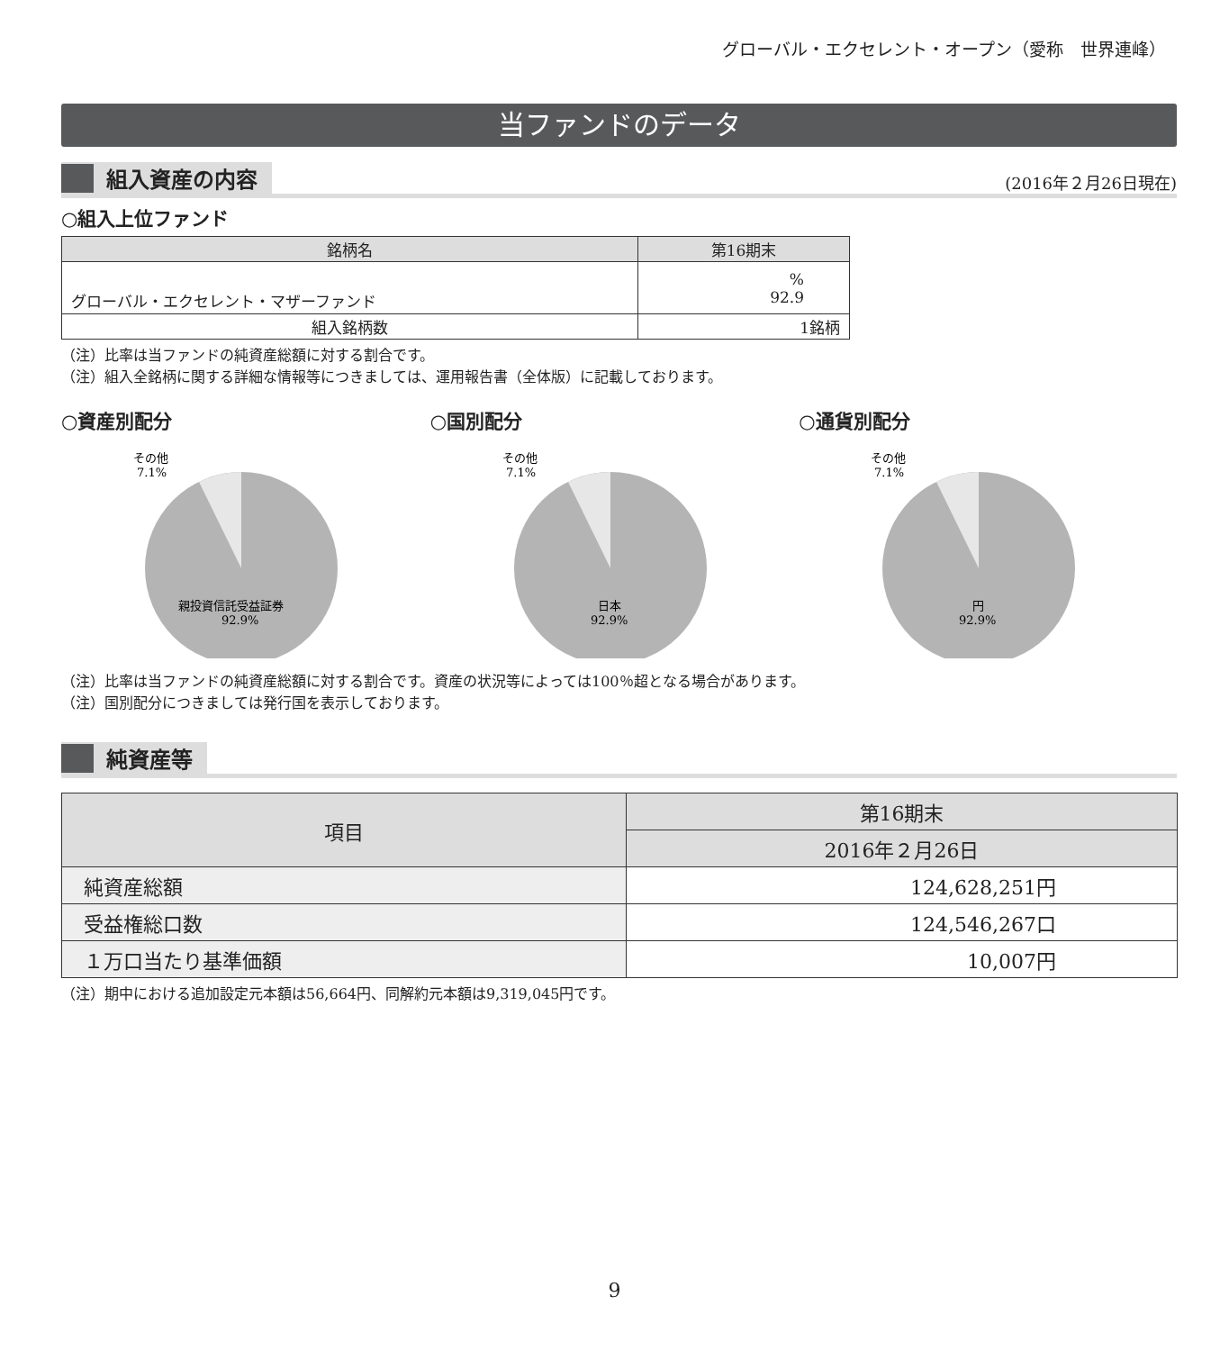グローバル・エクセレント・オープン（愛称　世界連峰）
当ファンドのデータ
組入資産の内容
(2016年２月26日現在)
○組入上位ファンド
| 銘柄名 | 第16期末 |
| --- | --- |
| グローバル・エクセレント・マザーファンド | % 92.9 |
| 組入銘柄数 | 1銘柄 |
（注）比率は当ファンドの純資産総額に対する割合です。
（注）組入全銘柄に関する詳細な情報等につきましては、運用報告書（全体版）に記載しております。
○資産別配分
その他
7.1%
親投資信託受益証券
92.9%
○国別配分
その他
7.1%
日本
92.9%
○通貨別配分
その他
7.1%
円
92.9%
（注）比率は当ファンドの純資産総額に対する割合です。資産の状況等によっては100％超となる場合があります。
（注）国別配分につきましては発行国を表示しております。
純資産等
| 項目 | 第16期末 |
| --- | --- |
| | 2016年２月26日 |
| 純資産総額 | 124,628,251円 |
| 受益権総口数 | 124,546,267口 |
| １万口当たり基準価額 | 10,007円 |
（注）期中における追加設定元本額は56,664円、同解約元本額は9,319,045円です。
9